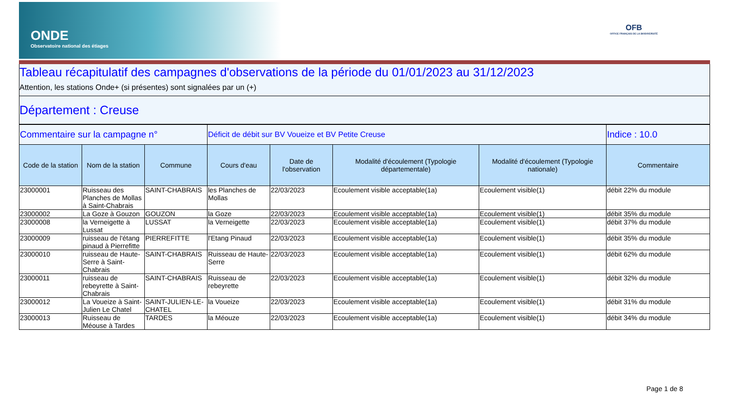ONDE
Observatoire national des étiages
OFB
OFFICE FRANÇAIS DE LA BIODIVERSITÉ
Tableau récapitulatif des campagnes d'observations de la période du 01/01/2023 au 31/12/2023
Attention, les stations Onde+ (si présentes) sont signalées par un (+)
Département : Creuse
| Commentaire sur la campagne n° | | | Déficit de débit sur BV Voueize et BV Petite Creuse | | | | Indice : 10.0 |
| Code de la station | Nom de la station | Commune | Cours d'eau | Date de l'observation | Modalité d'écoulement (Typologie départementale) | Modalité d'écoulement (Typologie nationale) | Commentaire |
| 23000001 | Ruisseau des Planches de Mollas à Saint-Chabrais | SAINT-CHABRAIS | les Planches de Mollas | 22/03/2023 | Ecoulement visible acceptable(1a) | Ecoulement visible(1) | débit 22% du module |
| 23000002 | La Goze à Gouzon | GOUZON | la Goze | 22/03/2023 | Ecoulement visible acceptable(1a) | Ecoulement visible(1) | débit 35% du module |
| 23000008 | la Verneigette à Lussat | LUSSAT | la Verneigette | 22/03/2023 | Ecoulement visible acceptable(1a) | Ecoulement visible(1) | débit 37% du module |
| 23000009 | ruisseau de l'étang pinaud à Pierrefitte | PIERREFITTE | l'Etang Pinaud | 22/03/2023 | Ecoulement visible acceptable(1a) | Ecoulement visible(1) | débit 35% du module |
| 23000010 | ruisseau de Haute-Serre à Saint-Chabrais | SAINT-CHABRAIS | Ruisseau de Haute-Serre | 22/03/2023 | Ecoulement visible acceptable(1a) | Ecoulement visible(1) | débit 62% du module |
| 23000011 | ruisseau de rebeyrette à Saint-Chabrais | SAINT-CHABRAIS | Ruisseau de rebeyrette | 22/03/2023 | Ecoulement visible acceptable(1a) | Ecoulement visible(1) | débit 32% du module |
| 23000012 | La Voueize à Saint-Julien Le Chatel | SAINT-JULIEN-LE-CHATEL | la Voueize | 22/03/2023 | Ecoulement visible acceptable(1a) | Ecoulement visible(1) | débit 31% du module |
| 23000013 | Ruisseau de Méouse à Tardes | TARDES | la Méouze | 22/03/2023 | Ecoulement visible acceptable(1a) | Ecoulement visible(1) | débit 34% du module |
Page 1 de 8